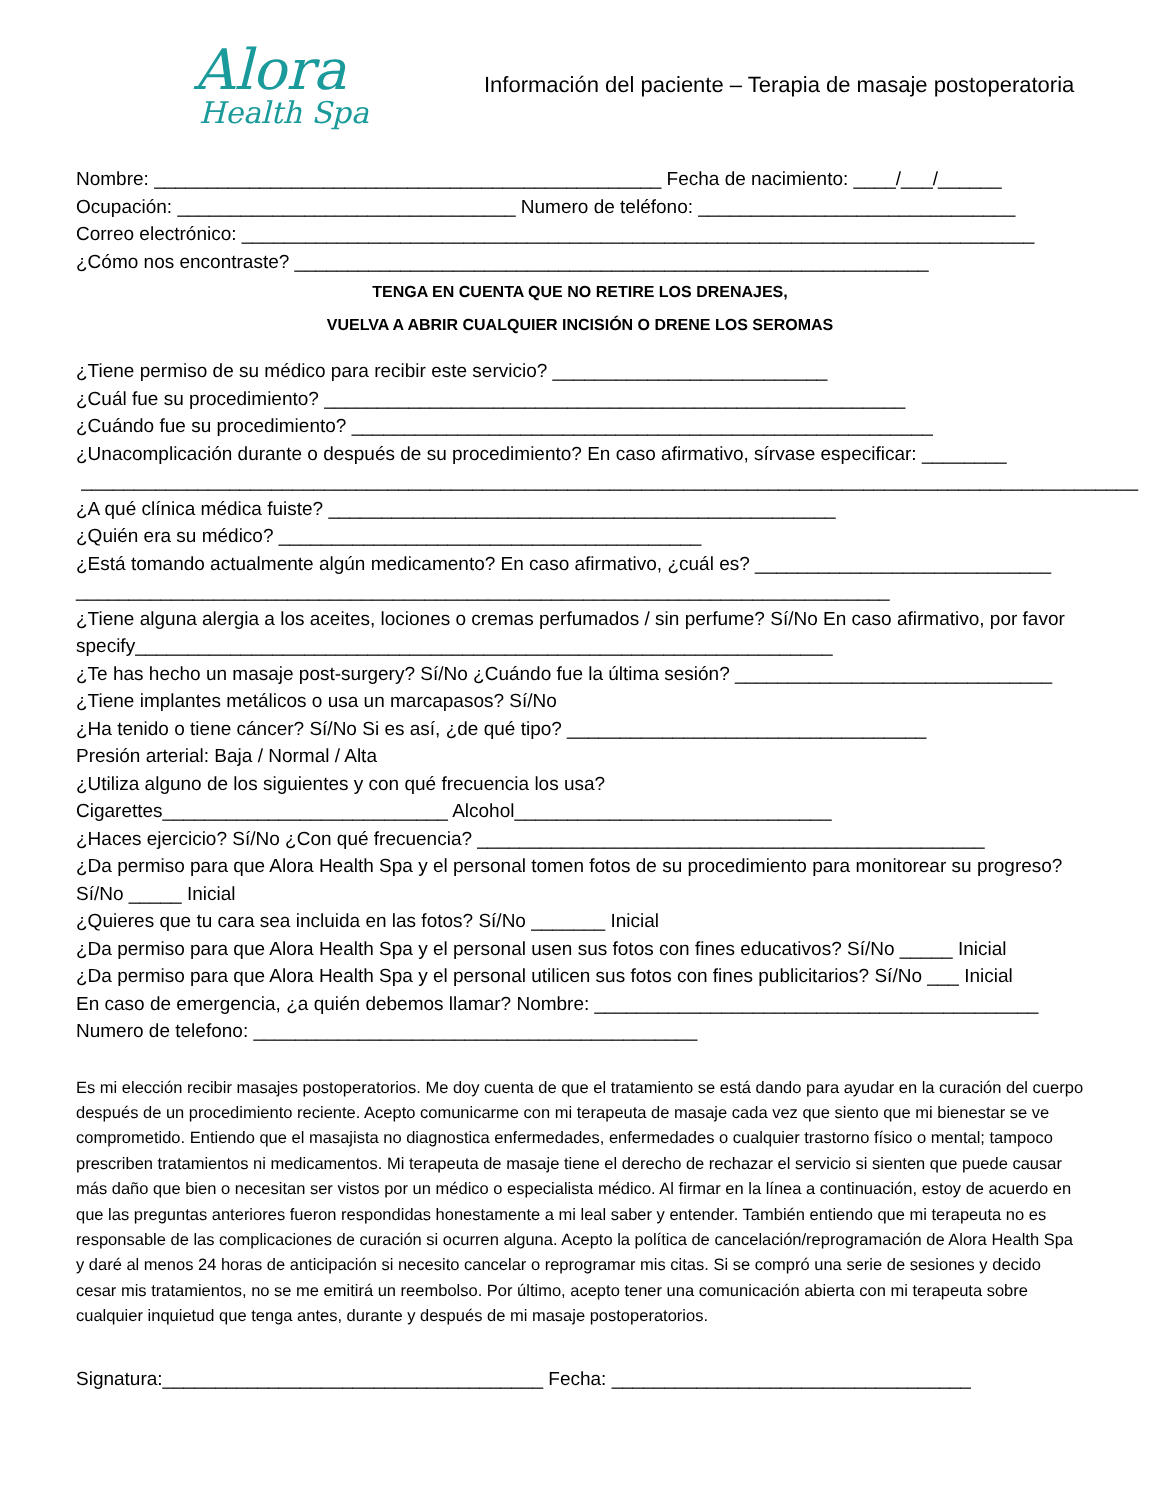Alora
Health Spa
Información del paciente – Terapia de masaje postoperatoria
Nombre: ________________________________________________ Fecha de nacimiento: ____/___/______
Ocupación: ________________________________ Numero de teléfono: ______________________________
Correo electrónico: ___________________________________________________________________________
¿Cómo nos encontraste? ____________________________________________________________
TENGA EN CUENTA QUE NO RETIRE LOS DRENAJES,
VUELVA A ABRIR CUALQUIER INCISIÓN O DRENE LOS SEROMAS
¿Tiene permiso de su médico para recibir este servicio? __________________________
¿Cuál fue su procedimiento? _______________________________________________________
¿Cuándo fue su procedimiento? _______________________________________________________
¿Unacomplicación durante o después de su procedimiento? En caso afirmativo, sírvase especificar: ________
____________________________________________________________________________________________________
¿A qué clínica médica fuiste? ________________________________________________
¿Quién era su médico? ________________________________________
¿Está tomando actualmente algún medicamento? En caso afirmativo, ¿cuál es? ____________________________
_____________________________________________________________________________
¿Tiene alguna alergia a los aceites, lociones o cremas perfumados / sin perfume? Sí/No En caso afirmativo, por favor specify__________________________________________________________________
¿Te has hecho un masaje post-surgery? Sí/No ¿Cuándo fue la última sesión? ______________________________
¿Tiene implantes metálicos o usa un marcapasos? Sí/No
¿Ha tenido o tiene cáncer? Sí/No Si es así, ¿de qué tipo? __________________________________
Presión arterial: Baja / Normal / Alta
¿Utiliza alguno de los siguientes y con qué frecuencia los usa?
Cigarettes___________________________ Alcohol______________________________
¿Haces ejercicio? Sí/No ¿Con qué frecuencia? ________________________________________________
¿Da permiso para que Alora Health Spa y el personal tomen fotos de su procedimiento para monitorear su progreso? Sí/No _____ Inicial
¿Quieres que tu cara sea incluida en las fotos? Sí/No _______ Inicial
¿Da permiso para que Alora Health Spa y el personal usen sus fotos con fines educativos? Sí/No _____ Inicial
¿Da permiso para que Alora Health Spa y el personal utilicen sus fotos con fines publicitarios? Sí/No ___ Inicial
En caso de emergencia, ¿a quién debemos llamar? Nombre: __________________________________________
Numero de telefono: __________________________________________
Es mi elección recibir masajes postoperatorios. Me doy cuenta de que el tratamiento se está dando para ayudar en la curación del cuerpo después de un procedimiento reciente. Acepto comunicarme con mi terapeuta de masaje cada vez que siento que mi bienestar se ve comprometido. Entiendo que el masajista no diagnostica enfermedades, enfermedades o cualquier trastorno físico o mental; tampoco prescriben tratamientos ni medicamentos. Mi terapeuta de masaje tiene el derecho de rechazar el servicio si sienten que puede causar más daño que bien o necesitan ser vistos por un médico o especialista médico. Al firmar en la línea a continuación, estoy de acuerdo en que las preguntas anteriores fueron respondidas honestamente a mi leal saber y entender. También entiendo que mi terapeuta no es responsable de las complicaciones de curación si ocurren alguna. Acepto la política de cancelación/reprogramación de Alora Health Spa y daré al menos 24 horas de anticipación si necesito cancelar o reprogramar mis citas. Si se compró una serie de sesiones y decido cesar mis tratamientos, no se me emitirá un reembolso. Por último, acepto tener una comunicación abierta con mi terapeuta sobre cualquier inquietud que tenga antes, durante y después de mi masaje postoperatorios.
Signatura:____________________________________ Fecha: __________________________________